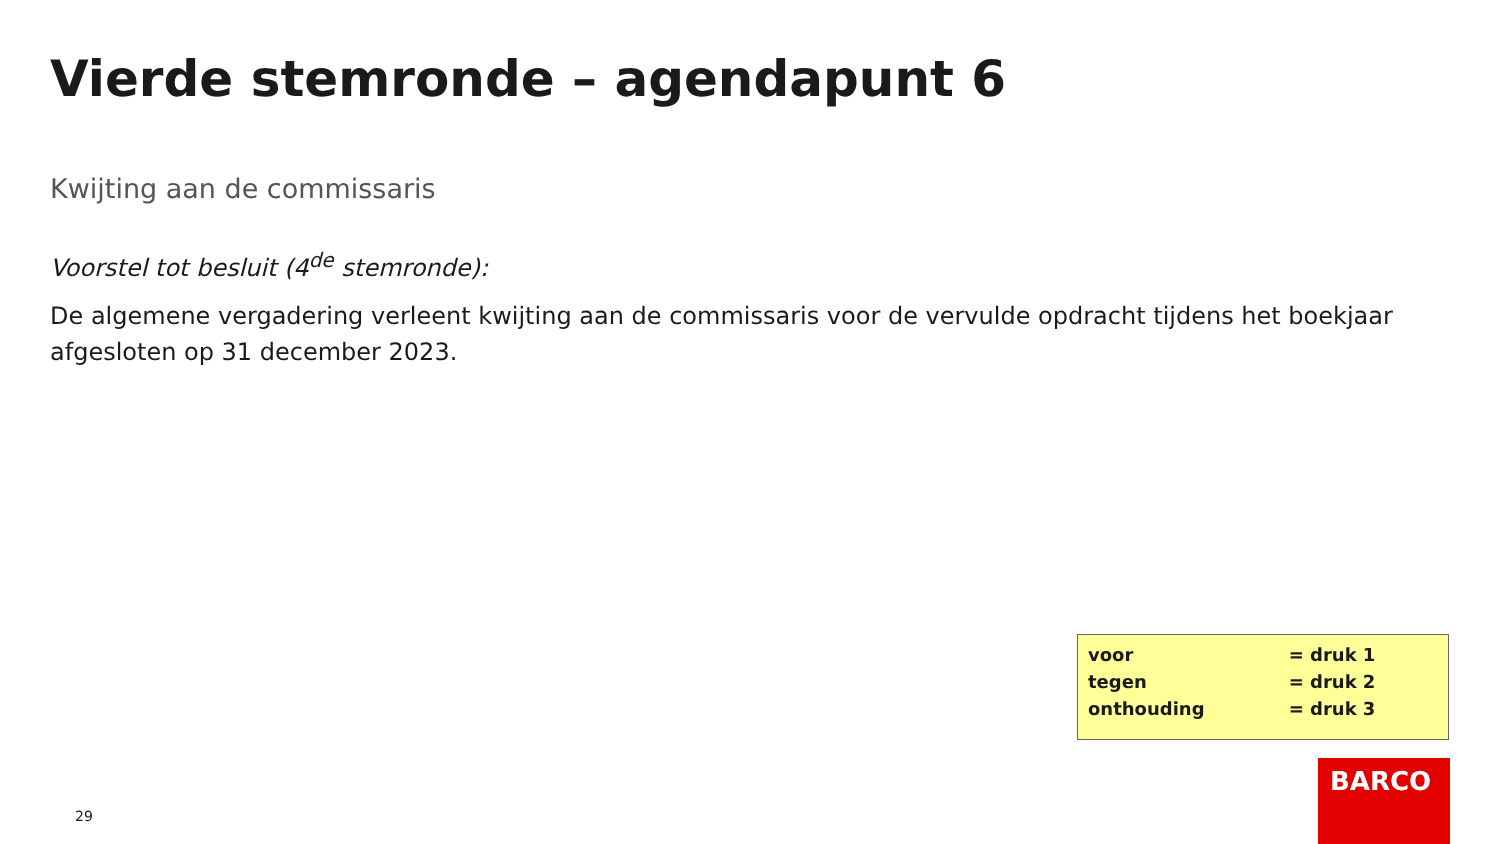Vierde stemronde – agendapunt 6
Kwijting aan de commissaris
Voorstel tot besluit (4<sup>de</sup> stemronde):
De algemene vergadering verleent kwijting aan de commissaris voor de vervulde opdracht tijdens het boekjaar afgesloten op 31 december 2023.
| voor | = druk 1 |
| tegen | = druk 2 |
| onthouding | = druk 3 |
29
BARCO